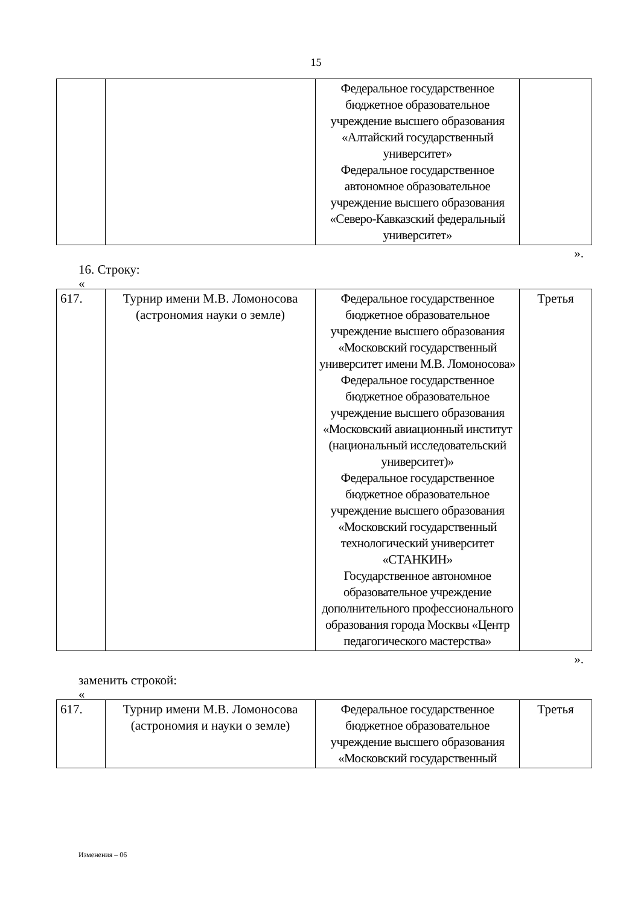15
| | | Федеральное государственное бюджетное образовательное учреждение высшего образования «Алтайский государственный университет» Федеральное государственное автономное образовательное учреждение высшего образования «Северо-Кавказский федеральный университет» | |
».
16. Строку:
«
| 617. | Турнир имени М.В. Ломоносова (астрономия науки о земле) | Федеральное государственное бюджетное образовательное учреждение высшего образования «Московский государственный университет имени М.В. Ломоносова» Федеральное государственное бюджетное образовательное учреждение высшего образования «Московский авиационный институт (национальный исследовательский университет)» Федеральное государственное бюджетное образовательное учреждение высшего образования «Московский государственный технологический университет «СТАНКИН» Государственное автономное образовательное учреждение дополнительного профессионального образования города Москвы «Центр педагогического мастерства» | Третья |
».
заменить строкой:
«
| 617. | Турнир имени М.В. Ломоносова (астрономия и науки о земле) | Федеральное государственное бюджетное образовательное учреждение высшего образования «Московский государственный | Третья |
Изменения – 06